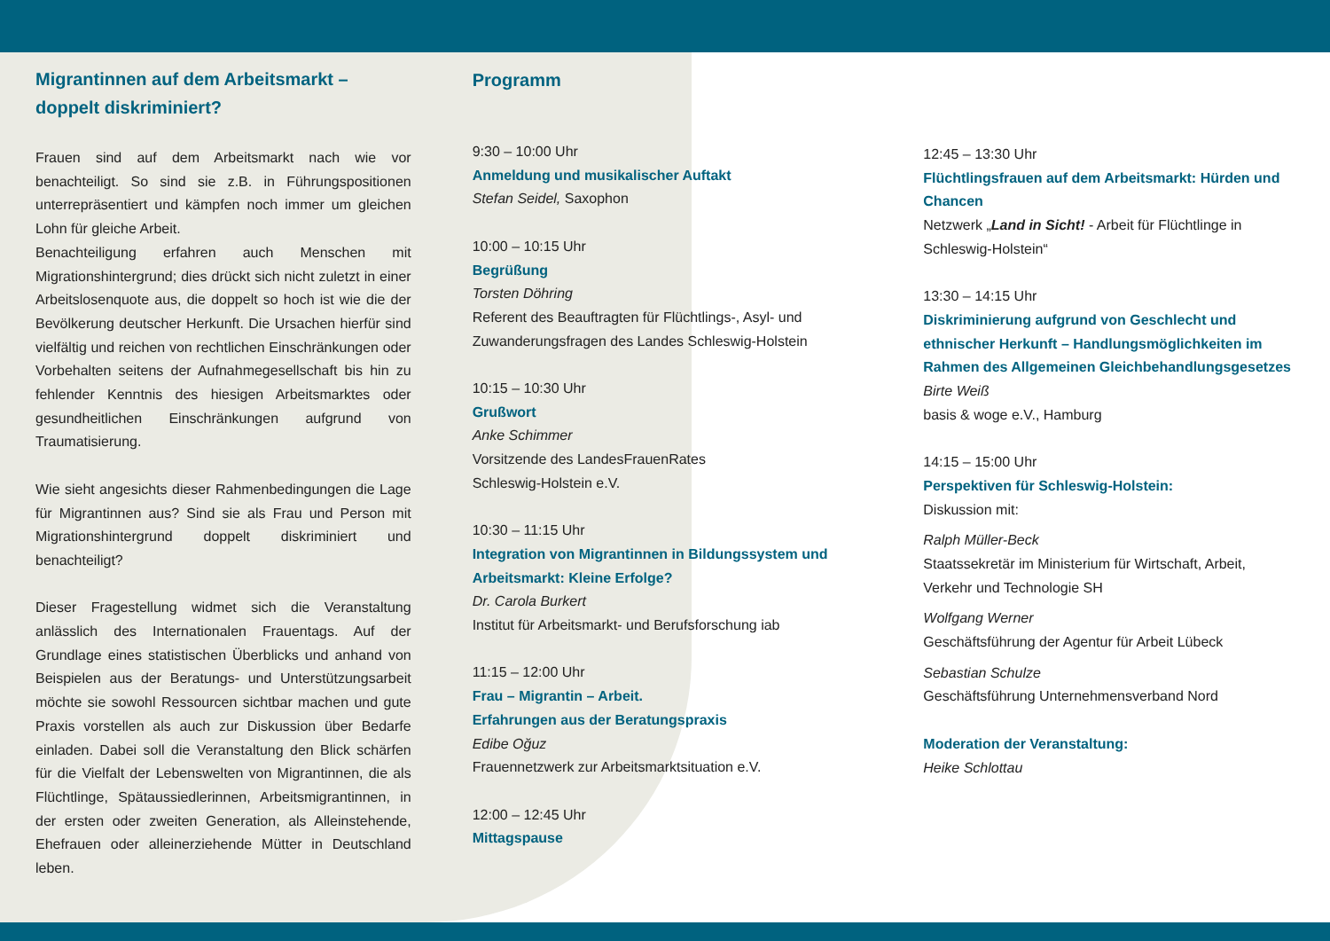Migrantinnen auf dem Arbeitsmarkt –
doppelt diskriminiert?
Frauen sind auf dem Arbeitsmarkt nach wie vor benachteiligt. So sind sie z.B. in Führungspositionen unterrepräsentiert und kämpfen noch immer um gleichen Lohn für gleiche Arbeit.
Benachteiligung erfahren auch Menschen mit Migrationshintergrund; dies drückt sich nicht zuletzt in einer Arbeitslosenquote aus, die doppelt so hoch ist wie die der Bevölkerung deutscher Herkunft. Die Ursachen hierfür sind vielfältig und reichen von rechtlichen Einschränkungen oder Vorbehalten seitens der Aufnahmegesellschaft bis hin zu fehlender Kenntnis des hiesigen Arbeitsmarktes oder gesundheitlichen Einschränkungen aufgrund von Traumatisierung.
Wie sieht angesichts dieser Rahmenbedingungen die Lage für Migrantinnen aus? Sind sie als Frau und Person mit Migrationshintergrund doppelt diskriminiert und benachteiligt?
Dieser Fragestellung widmet sich die Veranstaltung anlässlich des Internationalen Frauentags. Auf der Grundlage eines statistischen Überblicks und anhand von Beispielen aus der Beratungs- und Unterstützungsarbeit möchte sie sowohl Ressourcen sichtbar machen und gute Praxis vorstellen als auch zur Diskussion über Bedarfe einladen. Dabei soll die Veranstaltung den Blick schärfen für die Vielfalt der Lebenswelten von Migrantinnen, die als Flüchtlinge, Spätaussiedlerinnen, Arbeitsmigrantinnen, in der ersten oder zweiten Generation, als Alleinstehende, Ehefrauen oder alleinerziehende Mütter in Deutschland leben.
Programm
9:30 – 10:00 Uhr
Anmeldung und musikalischer Auftakt
Stefan Seidel, Saxophon
10:00 – 10:15 Uhr
Begrüßung
Torsten Döhring
Referent des Beauftragten für Flüchtlings-, Asyl- und Zuwanderungsfragen des Landes Schleswig-Holstein
10:15 – 10:30 Uhr
Grußwort
Anke Schimmer
Vorsitzende des LandesFrauenRates
Schleswig-Holstein e.V.
10:30 – 11:15 Uhr
Integration von Migrantinnen in Bildungssystem und Arbeitsmarkt: Kleine Erfolge?
Dr. Carola Burkert
Institut für Arbeitsmarkt- und Berufsforschung iab
11:15 – 12:00 Uhr
Frau – Migrantin – Arbeit.
Erfahrungen aus der Beratungspraxis
Edibe Oğuz
Frauennetzwerk zur Arbeitsmarktsituation e.V.
12:00 – 12:45 Uhr
Mittagspause
12:45 – 13:30 Uhr
Flüchtlingsfrauen auf dem Arbeitsmarkt: Hürden und Chancen
Netzwerk „Land in Sicht! - Arbeit für Flüchtlinge in Schleswig-Holstein“
13:30 – 14:15 Uhr
Diskriminierung aufgrund von Geschlecht und ethnischer Herkunft – Handlungsmöglichkeiten im Rahmen des Allgemeinen Gleichbehandlungsgesetzes
Birte Weiß
basis & woge e.V., Hamburg
14:15 – 15:00 Uhr
Perspektiven für Schleswig-Holstein:
Diskussion mit:
Ralph Müller-Beck
Staatssekretär im Ministerium für Wirtschaft, Arbeit, Verkehr und Technologie SH
Wolfgang Werner
Geschäftsführung der Agentur für Arbeit Lübeck
Sebastian Schulze
Geschäftsführung Unternehmensverband Nord
Moderation der Veranstaltung:
Heike Schlottau